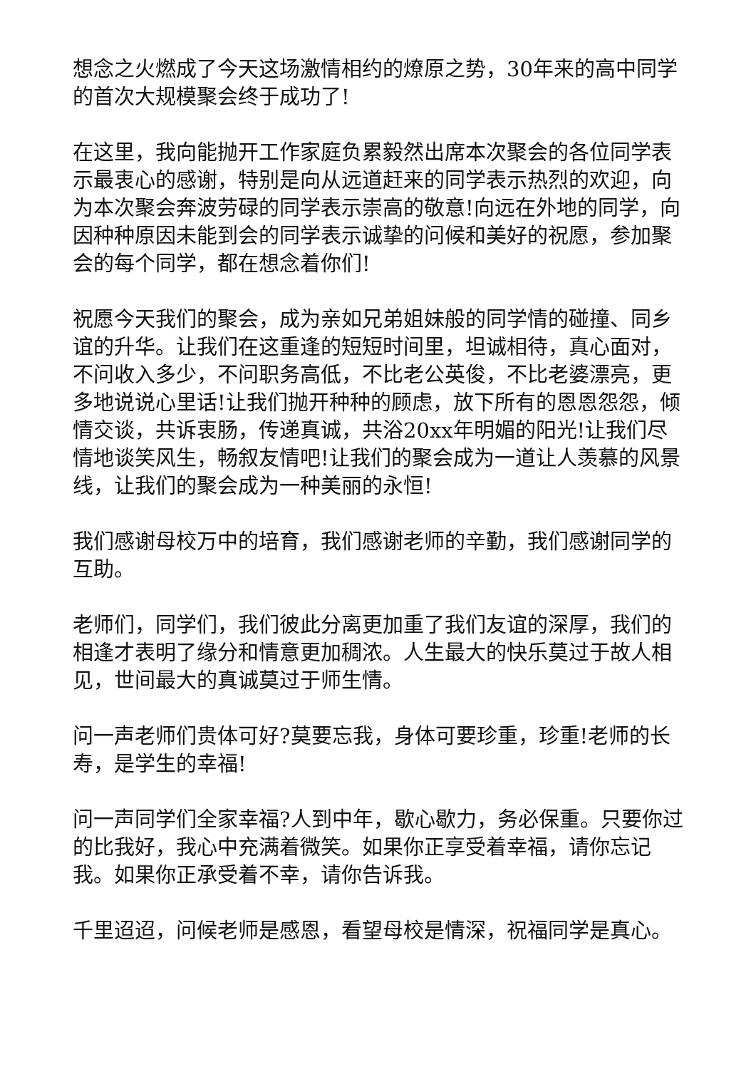想念之火燃成了今天这场激情相约的燎原之势，30年来的高中同学的首次大规模聚会终于成功了!
在这里，我向能抛开工作家庭负累毅然出席本次聚会的各位同学表示最衷心的感谢，特别是向从远道赶来的同学表示热烈的欢迎，向为本次聚会奔波劳碌的同学表示崇高的敬意!向远在外地的同学，向因种种原因未能到会的同学表示诚挚的问候和美好的祝愿，参加聚会的每个同学，都在想念着你们!
祝愿今天我们的聚会，成为亲如兄弟姐妹般的同学情的碰撞、同乡谊的升华。让我们在这重逢的短短时间里，坦诚相待，真心面对，不问收入多少，不问职务高低，不比老公英俊，不比老婆漂亮，更多地说说心里话!让我们抛开种种的顾虑，放下所有的恩恩怨怨，倾情交谈，共诉衷肠，传递真诚，共浴20xx年明媚的阳光!让我们尽情地谈笑风生，畅叙友情吧!让我们的聚会成为一道让人羡慕的风景线，让我们的聚会成为一种美丽的永恒!
我们感谢母校万中的培育，我们感谢老师的辛勤，我们感谢同学的互助。
老师们，同学们，我们彼此分离更加重了我们友谊的深厚，我们的相逢才表明了缘分和情意更加稠浓。人生最大的快乐莫过于故人相见，世间最大的真诚莫过于师生情。
问一声老师们贵体可好?莫要忘我，身体可要珍重，珍重!老师的长寿，是学生的幸福!
问一声同学们全家幸福?人到中年，歇心歇力，务必保重。只要你过的比我好，我心中充满着微笑。如果你正享受着幸福，请你忘记我。如果你正承受着不幸，请你告诉我。
千里迢迢，问候老师是感恩，看望母校是情深，祝福同学是真心。